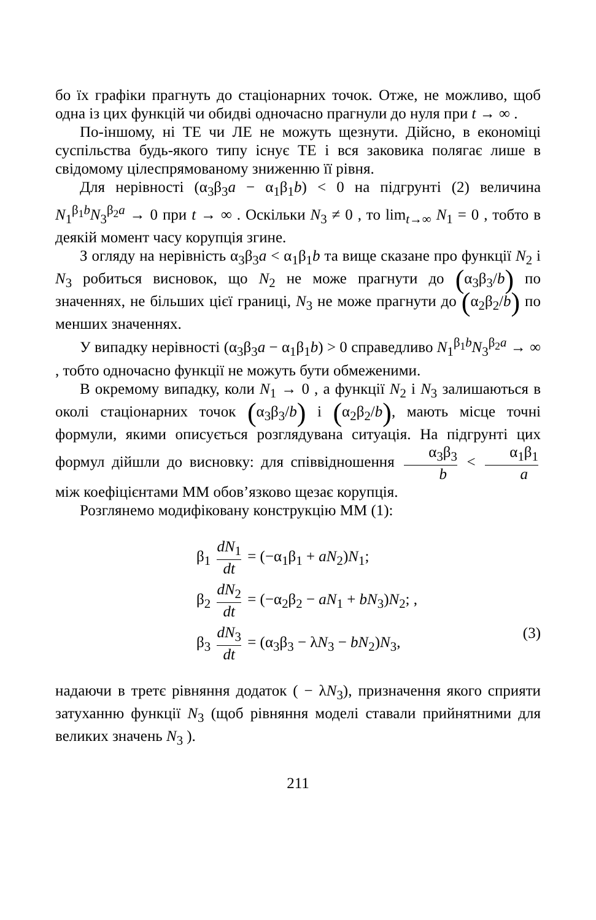бо їх графіки прагнуть до стаціонарних точок. Отже, не можливо, щоб одна із цих функцій чи обидві одночасно прагнули до нуля при t → ∞ .
По-іншому, ні ТЕ чи ЛЕ не можуть щезнути. Дійсно, в економіці суспільства будь-якого типу існує ТЕ і вся заковика полягає лише в свідомому цілеспрямованому зниженню її рівня.
Для нерівності (α<sub>3</sub>β<sub>3</sub>a − α<sub>1</sub>β<sub>1</sub>b) < 0 на підгрунті (2) величина N<sub>1</sub><sup>β<sub>1</sub>b</sup>N<sub>3</sub><sup>β<sub>2</sub>a</sup> → 0 при t → ∞ . Оскільки N<sub>3</sub> ≠ 0 , то lim<sub>t→∞</sub> N<sub>1</sub> = 0 , тобто в деякій момент часу корупція згине.
З огляду на нерівність α<sub>3</sub>β<sub>3</sub>a < α<sub>1</sub>β<sub>1</sub>b та вище сказане про функції N<sub>2</sub> і N<sub>3</sub> робиться висновок, що N<sub>2</sub> не може прагнути до (α<sub>3</sub>β<sub>3</sub>/b) по значеннях, не більших цієї границі, N<sub>3</sub> не може прагнути до (α<sub>2</sub>β<sub>2</sub>/b) по менших значеннях.
У випадку нерівності (α<sub>3</sub>β<sub>3</sub>a − α<sub>1</sub>β<sub>1</sub>b) > 0 справедливо N<sub>1</sub><sup>β<sub>1</sub>b</sup>N<sub>3</sub><sup>β<sub>2</sub>a</sup> → ∞ , тобто одночасно функції не можуть бути обмеженими.
В окремому випадку, коли N<sub>1</sub> → 0 , а функції N<sub>2</sub> і N<sub>3</sub> залишаються в околі стаціонарних точок (α<sub>3</sub>β<sub>3</sub>/b) і (α<sub>2</sub>β<sub>2</sub>/b), мають місце точні формули, якими описується розглядувана ситуація. На підгрунті цих формул дійшли до висновку: для співвідношення α<sub>3</sub>β<sub>3</sub> b < α<sub>1</sub>β<sub>1</sub> a між коефіцієнтами ММ обов’язково щезає корупція.
Розглянемо модифіковану конструкцію ММ (1):
β<sub>1</sub> dN<sub>1</sub> dt = (−α<sub>1</sub>β<sub>1</sub> + aN<sub>2</sub>)N<sub>1</sub>;
β<sub>2</sub> dN<sub>2</sub> dt = (−α<sub>2</sub>β<sub>2</sub> − aN<sub>1</sub> + bN<sub>3</sub>)N<sub>2</sub>; ,
β<sub>3</sub> dN<sub>3</sub> dt = (α<sub>3</sub>β<sub>3</sub> − λN<sub>3</sub> − bN<sub>2</sub>)N<sub>3</sub>,
(3)
надаючи в третє рівняння додаток ( − λN<sub>3</sub>), призначення якого сприяти затуханню функції N<sub>3</sub> (щоб рівняння моделі ставали прийнятними для великих значень N<sub>3</sub> ).
211